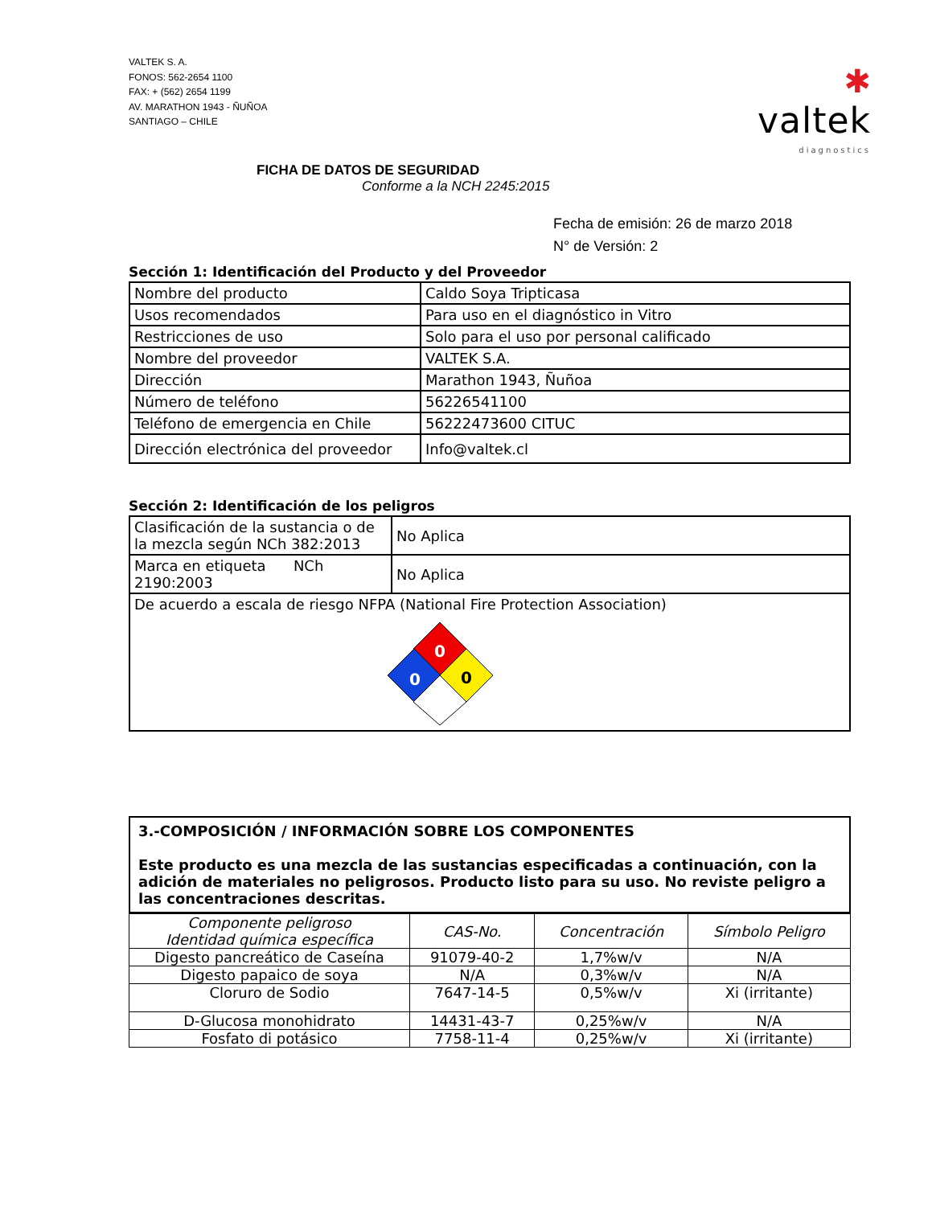VALTEK S. A.
FONOS: 562-2654 1100
FAX: + (562) 2654 1199
AV. MARATHON 1943 - ÑUÑOA
SANTIAGO – CHILE
✱
valtek
diagnostics
FICHA DE DATOS DE SEGURIDAD
Conforme a la NCH 2245:2015
Fecha de emisión: 26 de marzo 2018
N° de Versión: 2
Sección 1: Identificación del Producto y del Proveedor
| Nombre del producto | Caldo Soya Tripticasa |
| Usos recomendados | Para uso en el diagnóstico in Vitro |
| Restricciones de uso | Solo para el uso por personal calificado |
| Nombre del proveedor | VALTEK S.A. |
| Dirección | Marathon 1943, Ñuñoa |
| Número de teléfono | 56226541100 |
| Teléfono de emergencia en Chile | 56222473600 CITUC |
| Dirección electrónica del proveedor | Info@valtek.cl |
Sección 2: Identificación de los peligros
| Clasificación de la sustancia o de la mezcla según NCh 382:2013 | No Aplica |
| Marca en etiqueta NCh 2190:2003 | No Aplica |
| De acuerdo a escala de riesgo NFPA (National Fire Protection Association) 0 0 0 | |
| 3.-COMPOSICIÓN / INFORMACIÓN SOBRE LOS COMPONENTES Este producto es una mezcla de las sustancias especificadas a continuación, con la adición de materiales no peligrosos. Producto listo para su uso. No reviste peligro a las concentraciones descritas. |
| Componente peligroso Identidad química específica | CAS-No. | Concentración | Símbolo Peligro |
| --- | --- | --- | --- |
| Digesto pancreático de Caseína | 91079-40-2 | 1,7%w/v | N/A |
| Digesto papaico de soya | N/A | 0,3%w/v | N/A |
| Cloruro de Sodio | 7647-14-5 | 0,5%w/v | Xi (irritante) |
| D-Glucosa monohidrato | 14431-43-7 | 0,25%w/v | N/A |
| Fosfato di potásico | 7758-11-4 | 0,25%w/v | Xi (irritante) |